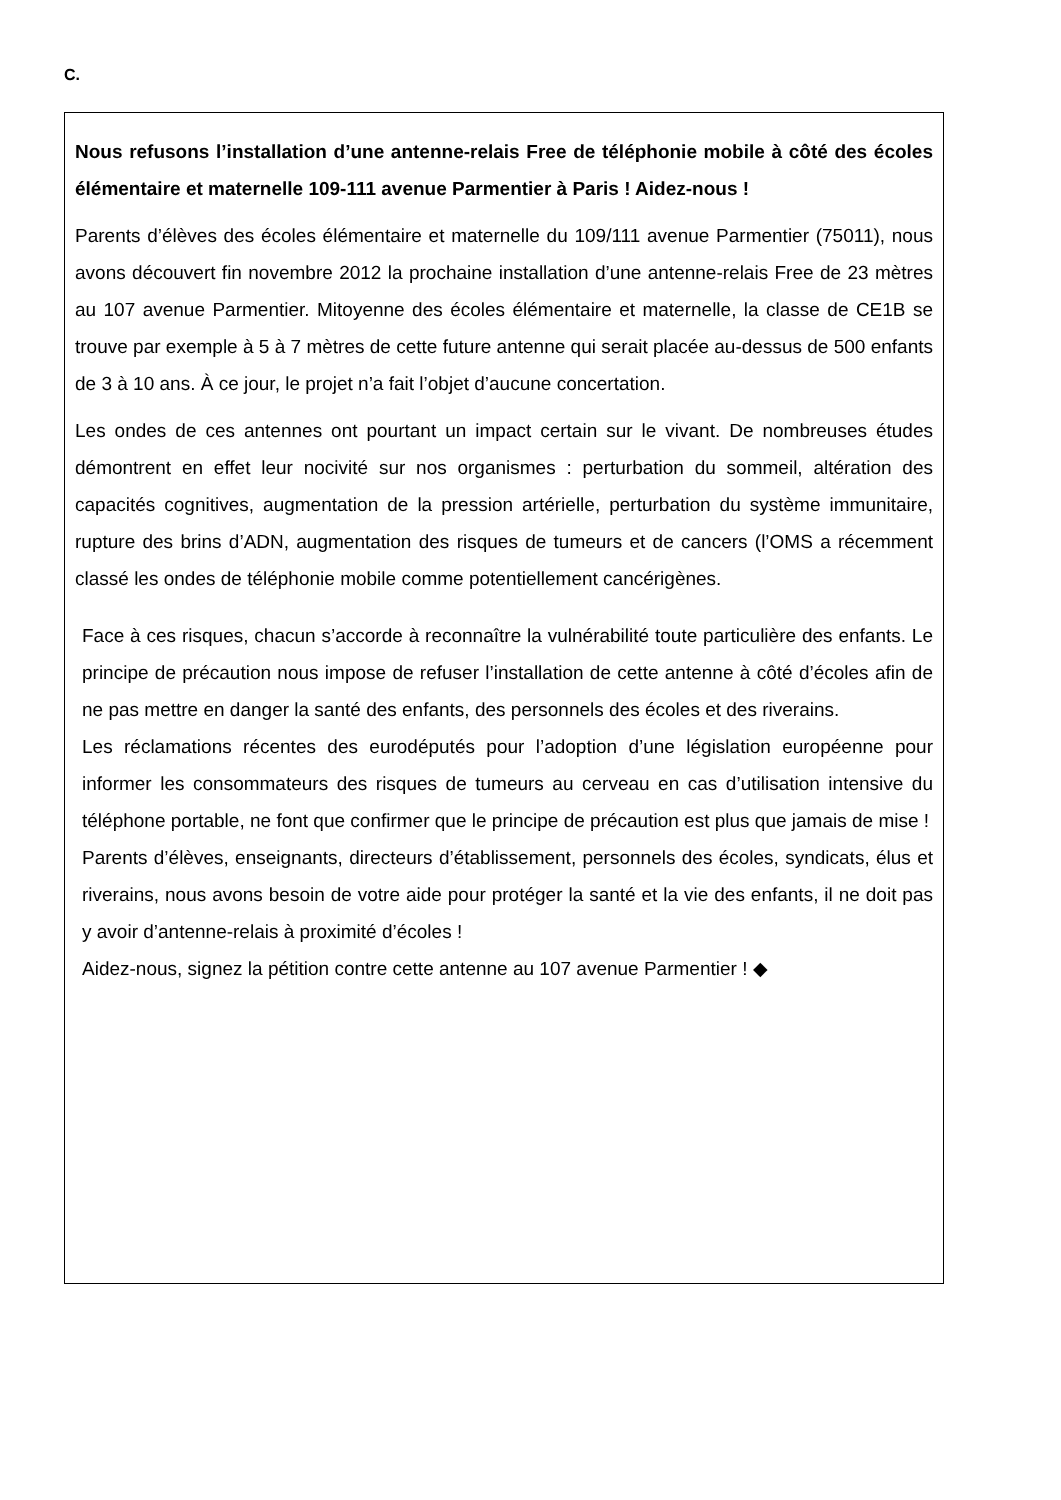C.
Nous refusons l’installation d’une antenne-relais Free de téléphonie mobile à côté des écoles élémentaire et maternelle 109-111 avenue Parmentier à Paris ! Aidez-nous !
Parents d’élèves des écoles élémentaire et maternelle du 109/111 avenue Parmentier (75011), nous avons découvert fin novembre 2012 la prochaine installation d’une antenne-relais Free de 23 mètres au 107 avenue Parmentier. Mitoyenne des écoles élémentaire et maternelle, la classe de CE1B se trouve par exemple à 5 à 7 mètres de cette future antenne qui serait placée au-dessus de 500 enfants de 3 à 10 ans. À ce jour, le projet n’a fait l’objet d’aucune concertation.
Les ondes de ces antennes ont pourtant un impact certain sur le vivant. De nombreuses études démontrent en effet leur nocivité sur nos organismes : perturbation du sommeil, altération des capacités cognitives, augmentation de la pression artérielle, perturbation du système immunitaire, rupture des brins d’ADN, augmentation des risques de tumeurs et de cancers (l’OMS a récemment classé les ondes de téléphonie mobile comme potentiellement cancérigènes.
Face à ces risques, chacun s’accorde à reconnaître la vulnérabilité toute particulière des enfants. Le principe de précaution nous impose de refuser l’installation de cette antenne à côté d’écoles afin de ne pas mettre en danger la santé des enfants, des personnels des écoles et des riverains.
Les réclamations récentes des eurodéputés pour l’adoption d’une législation européenne pour informer les consommateurs des risques de tumeurs au cerveau en cas d’utilisation intensive du téléphone portable, ne font que confirmer que le principe de précaution est plus que jamais de mise !
Parents d’élèves, enseignants, directeurs d’établissement, personnels des écoles, syndicats, élus et riverains, nous avons besoin de votre aide pour protéger la santé et la vie des enfants, il ne doit pas y avoir d’antenne-relais à proximité d’écoles !
Aidez-nous, signez la pétition contre cette antenne au 107 avenue Parmentier ! ◆